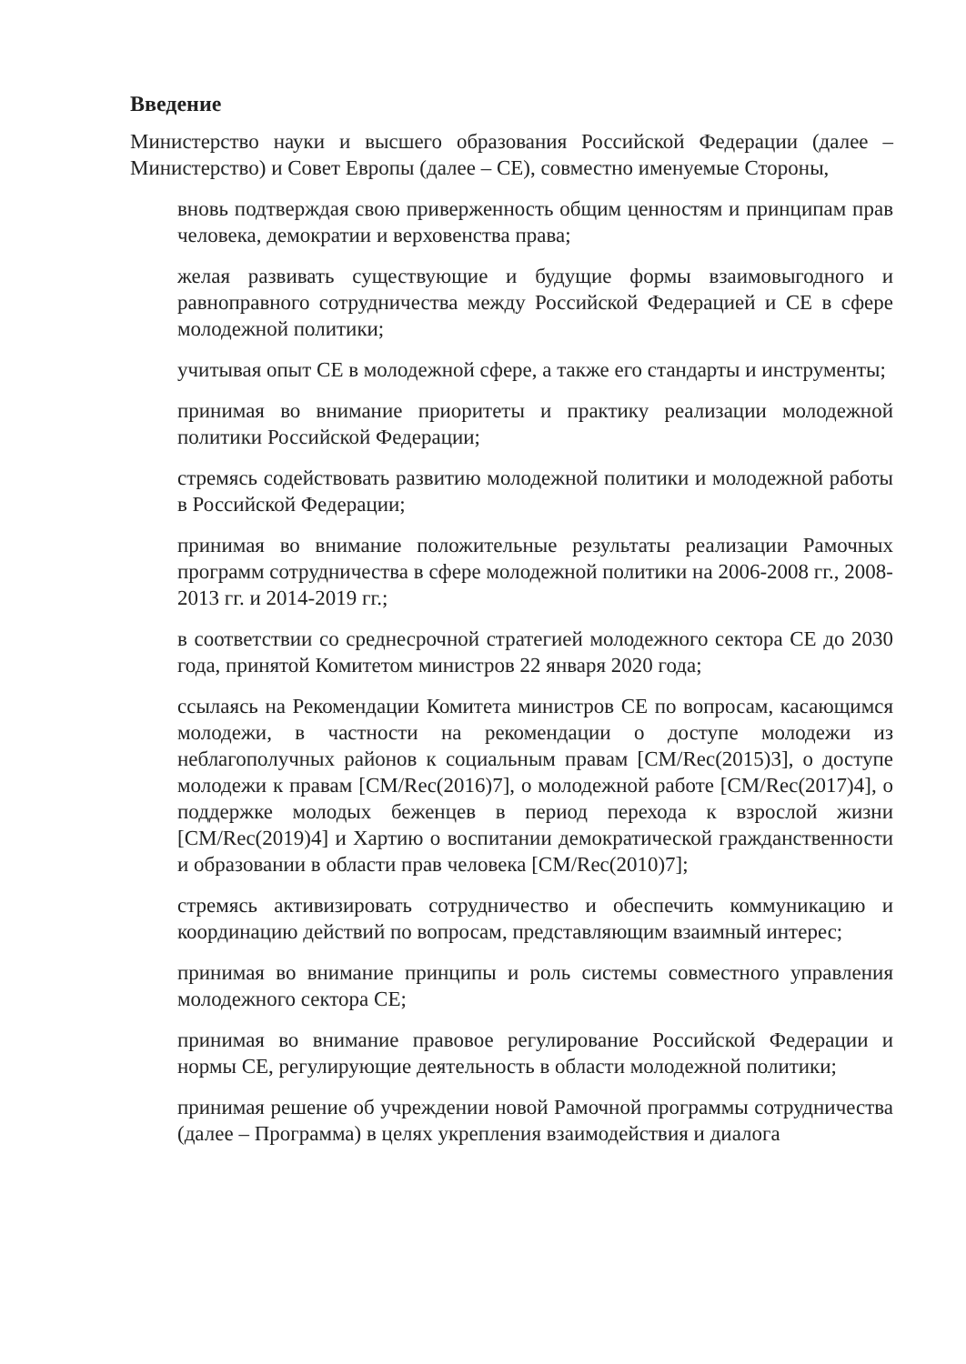Введение
Министерство науки и высшего образования Российской Федерации (далее – Министерство) и Совет Европы (далее – СЕ), совместно именуемые Стороны,
вновь подтверждая свою приверженность общим ценностям и принципам прав человека, демократии и верховенства права;
желая развивать существующие и будущие формы взаимовыгодного и равноправного сотрудничества между Российской Федерацией и СЕ в сфере молодежной политики;
учитывая опыт СЕ в молодежной сфере, а также его стандарты и инструменты;
принимая во внимание приоритеты и практику реализации молодежной политики Российской Федерации;
стремясь содействовать развитию молодежной политики и молодежной работы в Российской Федерации;
принимая во внимание положительные результаты реализации Рамочных программ сотрудничества в сфере молодежной политики на 2006-2008 гг., 2008-2013 гг. и 2014-2019 гг.;
в соответствии со среднесрочной стратегией молодежного сектора СЕ до 2030 года, принятой Комитетом министров 22 января 2020 года;
ссылаясь на Рекомендации Комитета министров СЕ по вопросам, касающимся молодежи, в частности на рекомендации о доступе молодежи из неблагополучных районов к социальным правам [CM/Rec(2015)3], о доступе молодежи к правам [CM/Rec(2016)7], о молодежной работе [CM/Rec(2017)4], о поддержке молодых беженцев в период перехода к взрослой жизни [CM/Rec(2019)4] и Хартию о воспитании демократической гражданственности и образовании в области прав человека [CM/Rec(2010)7];
стремясь активизировать сотрудничество и обеспечить коммуникацию и координацию действий по вопросам, представляющим взаимный интерес;
принимая во внимание принципы и роль системы совместного управления молодежного сектора СЕ;
принимая во внимание правовое регулирование Российской Федерации и нормы СЕ, регулирующие деятельность в области молодежной политики;
принимая решение об учреждении новой Рамочной программы сотрудничества (далее – Программа) в целях укрепления взаимодействия и диалога